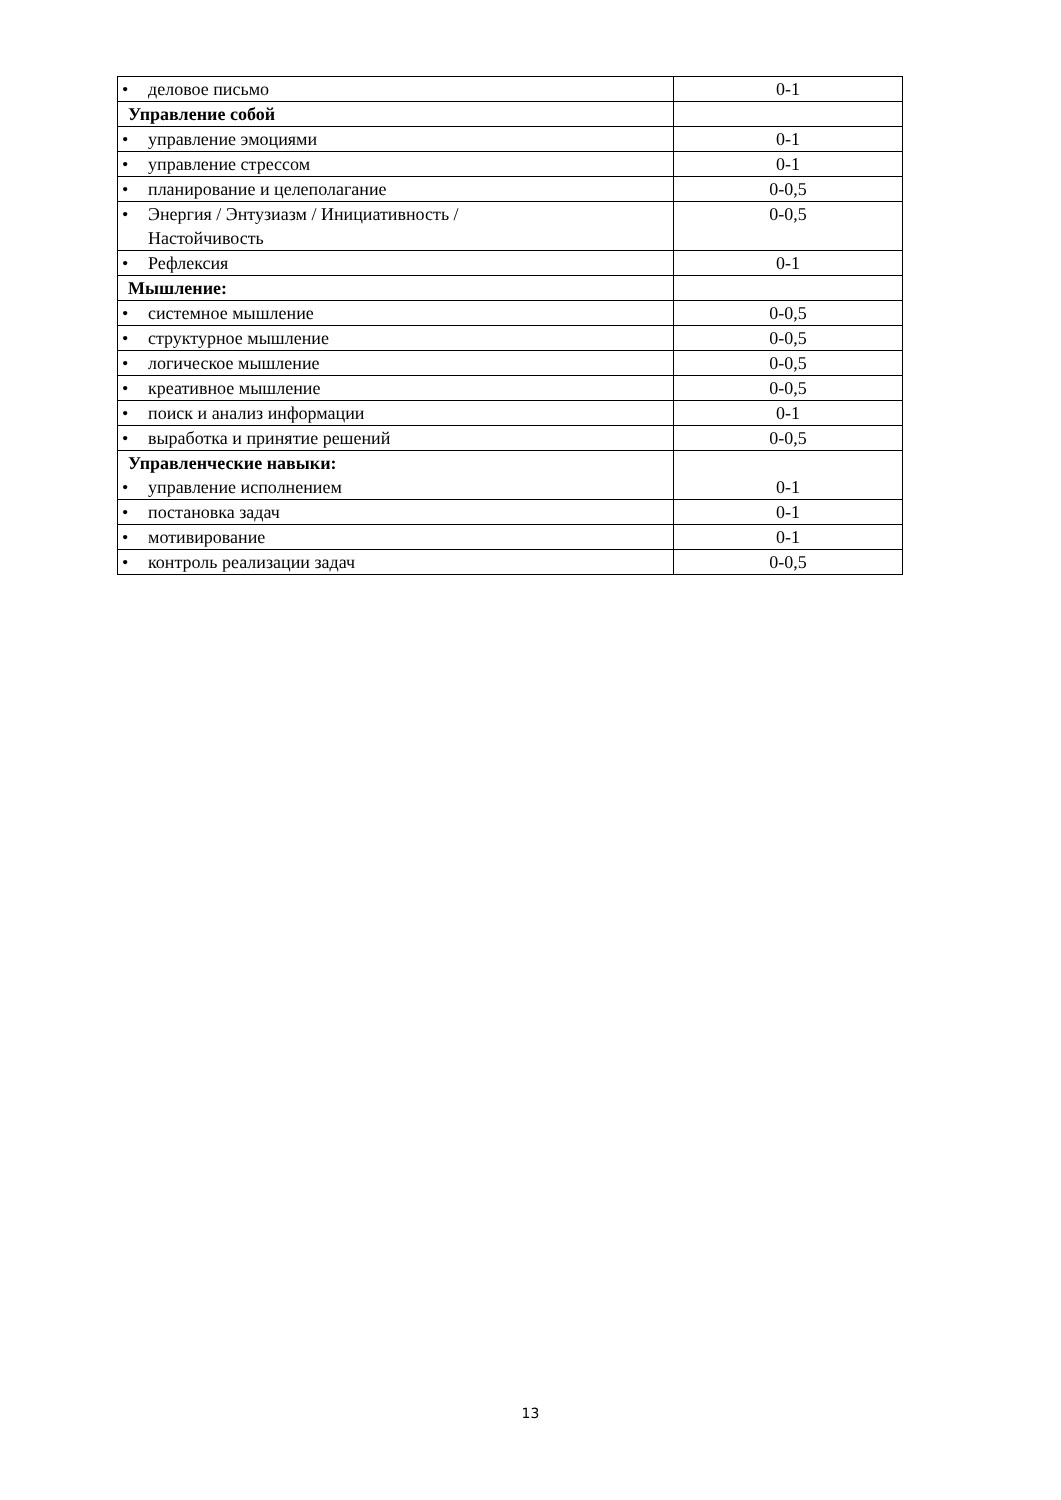| • деловое письмо | 0-1 |
| Управление собой | |
| • управление эмоциями | 0-1 |
| • управление стрессом | 0-1 |
| • планирование и целеполагание | 0-0,5 |
| • Энергия / Энтузиазм / Инициативность / Настойчивость | 0-0,5 |
| • Рефлексия | 0-1 |
| Мышление: | |
| • системное мышление | 0-0,5 |
| • структурное мышление | 0-0,5 |
| • логическое мышление | 0-0,5 |
| • креативное мышление | 0-0,5 |
| • поиск и анализ информации | 0-1 |
| • выработка и принятие решений | 0-0,5 |
| Управленческие навыки: • управление исполнением | 0-1 |
| • постановка задач | 0-1 |
| • мотивирование | 0-1 |
| • контроль реализации задач | 0-0,5 |
13